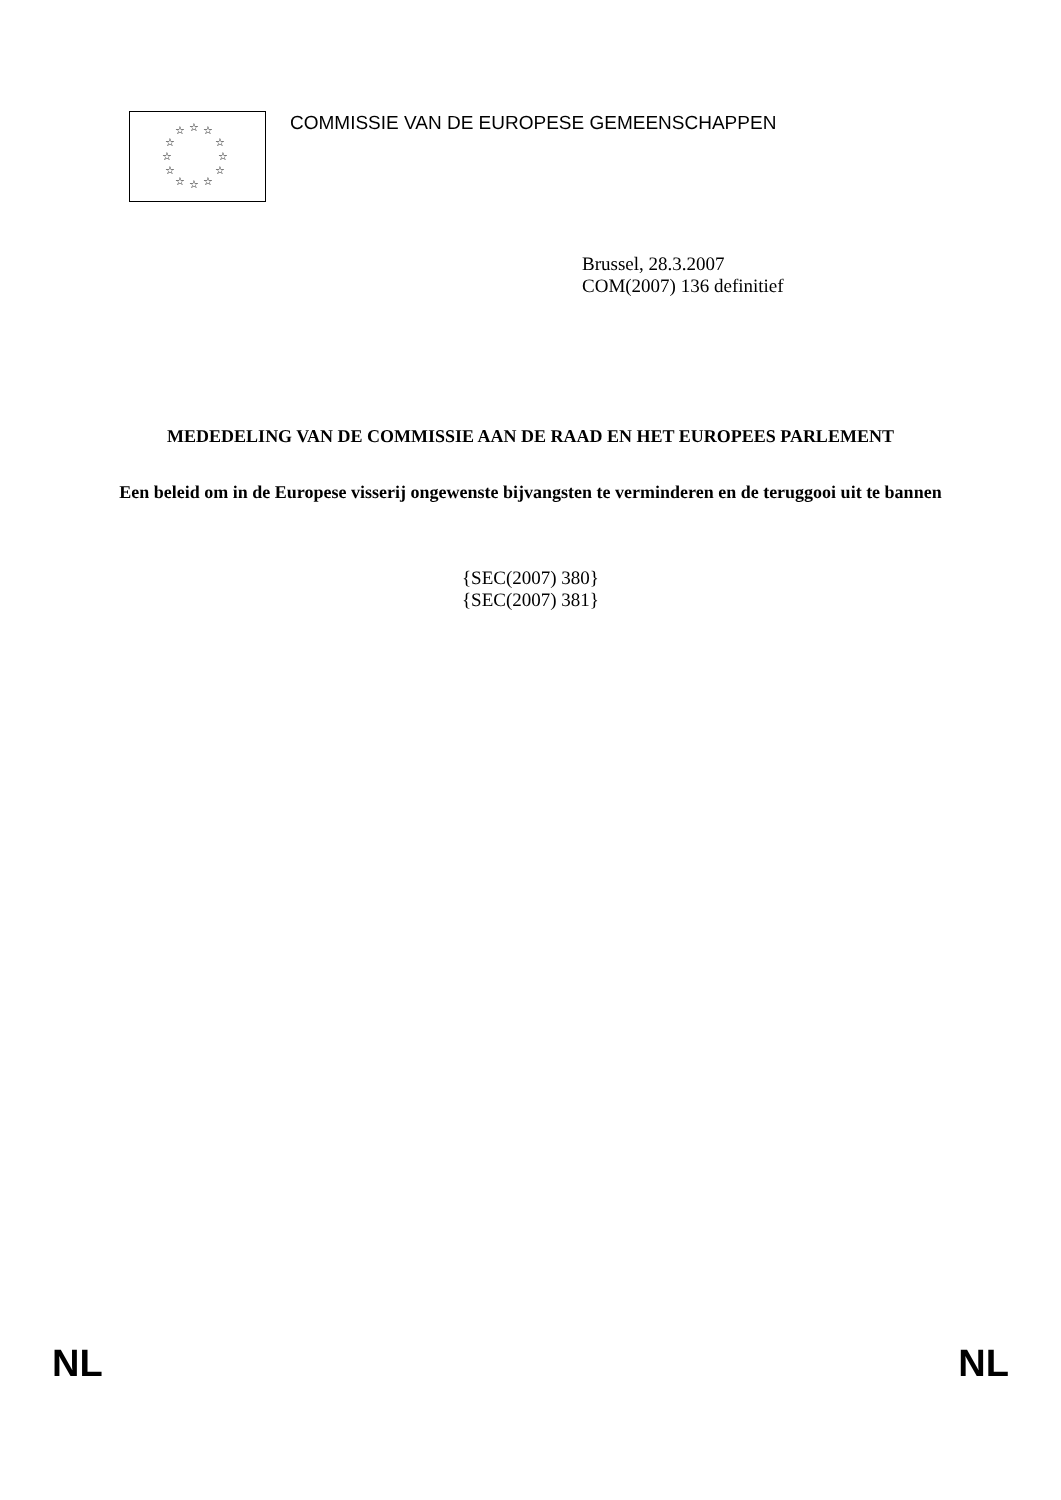☆ ☆ ☆
☆ ☆
☆ ☆
☆ ☆
☆ ☆ ☆
COMMISSIE VAN DE EUROPESE GEMEENSCHAPPEN
Brussel, 28.3.2007
COM(2007) 136 definitief
MEDEDELING VAN DE COMMISSIE AAN DE RAAD EN HET EUROPEES PARLEMENT
Een beleid om in de Europese visserij ongewenste bijvangsten te verminderen en de teruggooi uit te bannen
{SEC(2007) 380}
{SEC(2007) 381}
NL NL